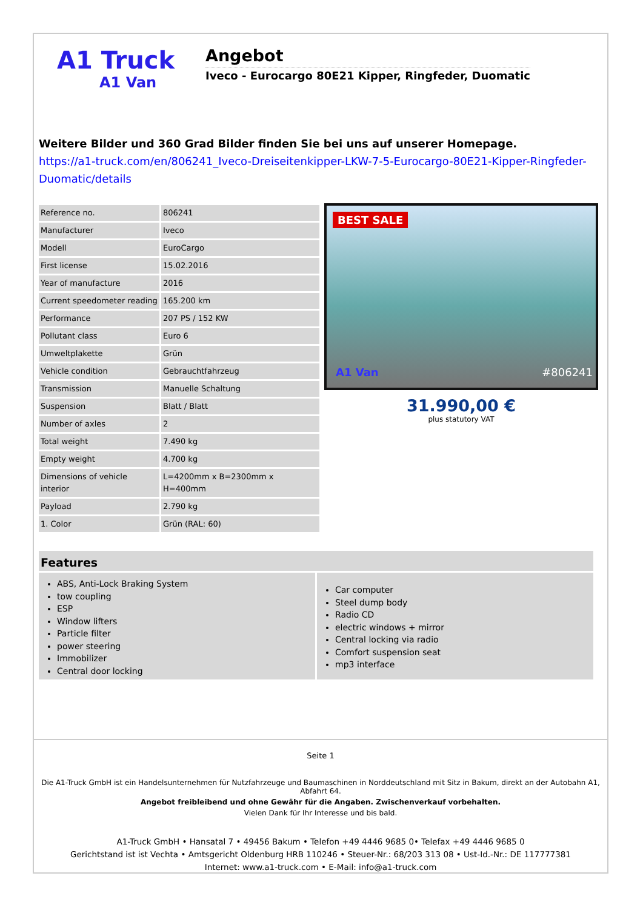A1 Truck
A1 Van
Angebot
Iveco - Eurocargo 80E21 Kipper, Ringfeder, Duomatic
Weitere Bilder und 360 Grad Bilder finden Sie bei uns auf unserer Homepage.
https://a1-truck.com/en/806241_Iveco-Dreiseitenkipper-LKW-7-5-Eurocargo-80E21-Kipper-Ringfeder-Duomatic/details
| Reference no. | 806241 |
| Manufacturer | Iveco |
| Modell | EuroCargo |
| First license | 15.02.2016 |
| Year of manufacture | 2016 |
| Current speedometer reading | 165.200 km |
| Performance | 207 PS / 152 KW |
| Pollutant class | Euro 6 |
| Umweltplakette | Grün |
| Vehicle condition | Gebrauchtfahrzeug |
| Transmission | Manuelle Schaltung |
| Suspension | Blatt / Blatt |
| Number of axles | 2 |
| Total weight | 7.490 kg |
| Empty weight | 4.700 kg |
| Dimensions of vehicle interior | L=4200mm x B=2300mm x H=400mm |
| Payload | 2.790 kg |
| 1. Color | Grün (RAL: 60) |
BEST SALE
A1 Van #806241
31.990,00 €
plus statutory VAT
Features
ABS, Anti-Lock Braking System
tow coupling
ESP
Window lifters
Particle filter
power steering
Immobilizer
Central door locking
Car computer
Steel dump body
Radio CD
electric windows + mirror
Central locking via radio
Comfort suspension seat
mp3 interface
Seite 1
Die A1-Truck GmbH ist ein Handelsunternehmen für Nutzfahrzeuge und Baumaschinen in Norddeutschland mit Sitz in Bakum, direkt an der Autobahn A1, Abfahrt 64.
Angebot freibleibend und ohne Gewähr für die Angaben. Zwischenverkauf vorbehalten.
Vielen Dank für Ihr Interesse und bis bald.
A1-Truck GmbH • Hansatal 7 • 49456 Bakum • Telefon +49 4446 9685 0• Telefax +49 4446 9685 0
Gerichtstand ist ist Vechta • Amtsgericht Oldenburg HRB 110246 • Steuer-Nr.: 68/203 313 08 • Ust-Id.-Nr.: DE 117777381
Internet: www.a1-truck.com • E-Mail: info@a1-truck.com